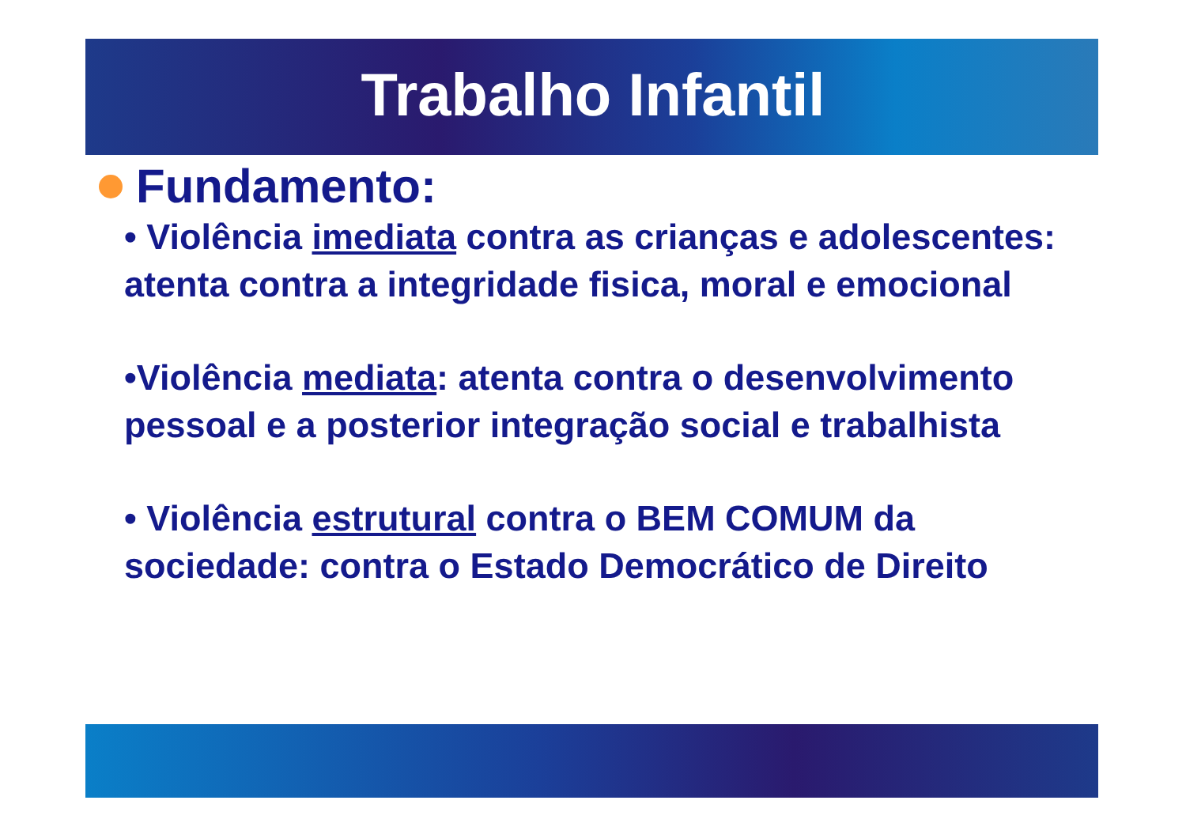Trabalho Infantil
Fundamento:
• Violência imediata contra as crianças e adolescentes: atenta contra a integridade fisica, moral e emocional
•Violência mediata: atenta contra o desenvolvimento pessoal e a posterior integração social e trabalhista
• Violência estrutural contra o BEM COMUM da sociedade: contra o Estado Democrático de Direito